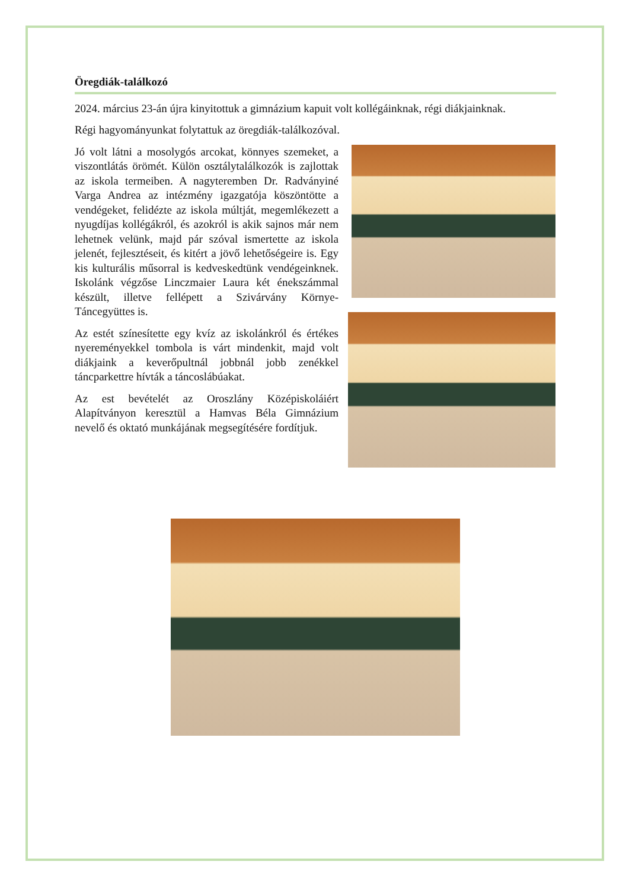Öregdiák-találkozó
2024. március 23-án újra kinyitottuk a gimnázium kapuit volt kollégáinknak, régi diákjainknak.
Régi hagyományunkat folytattuk az öregdiák-találkozóval.
Jó volt látni a mosolygós arcokat, könnyes szemeket, a viszontlátás örömét. Külön osztálytalálkozók is zajlottak az iskola termeiben. A nagyteremben Dr. Radványiné Varga Andrea az intézmény igazgatója köszöntötte a vendégeket, felidézte az iskola múltját, megemlékezett a nyugdíjas kollégákról, és azokról is akik sajnos már nem lehetnek velünk, majd pár szóval ismertette az iskola jelenét, fejlesztéseit, és kitért a jövő lehetőségeire is. Egy kis kulturális műsorral is kedveskedtünk vendégeinknek. Iskolánk végzőse Linczmaier Laura két énekszámmal készült, illetve fellépett a Szivárvány Környe-Táncegyüttes is.
Az estét színesítette egy kvíz az iskolánkról és értékes nyereményekkel tombola is várt mindenkit, majd volt diákjaink a keverőpultnál jobbnál jobb zenékkel táncparkettre hívták a táncoslábúakat.
Az est bevételét az Oroszlány Középiskoláiért Alapítványon keresztül a Hamvas Béla Gimnázium nevelő és oktató munkájának megsegítésére fordítjuk.